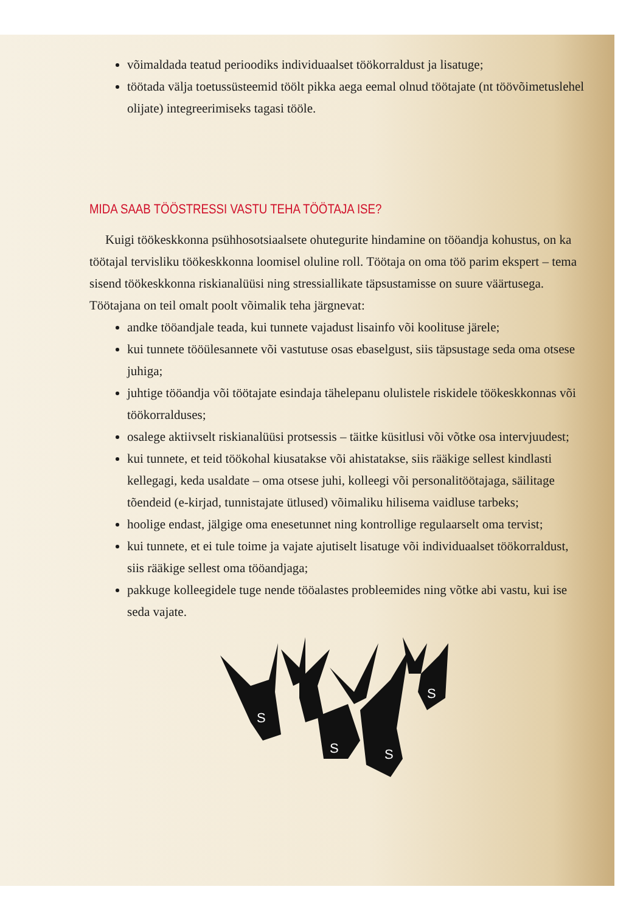võimaldada teatud perioodiks individuaalset töökorraldust ja lisatuge;
töötada välja toetussüsteemid töölt pikka aega eemal olnud töötajate (nt töövõimetuslehel olijate) integreerimiseks tagasi tööle.
MIDA SAAB TÖÖSTRESSI VASTU TEHA TÖÖTAJA ISE?
Kuigi töökeskkonna psühhosotsiaalsete ohutegurite hindamine on tööandja kohustus, on ka töötajal tervisliku töökeskkonna loomisel oluline roll. Töötaja on oma töö parim ekspert – tema sisend töökeskkonna riskianalüüsi ning stressiallikate täpsustamisse on suure väärtusega. Töötajana on teil omalt poolt võimalik teha järgnevat:
andke tööandjale teada, kui tunnete vajadust lisainfo või koolituse järele;
kui tunnete tööülesannete või vastutuse osas ebaselgust, siis täpsustage seda oma otsese juhiga;
juhtige tööandja või töötajate esindaja tähelepanu olulistele riskidele töökesk­konnas või töökorralduses;
osalege aktiivselt riskianalüüsi protsessis – täitke küsitlusi või võtke osa intervjuudest;
kui tunnete, et teid töökohal kiusatakse või ahistatakse, siis rääkige sellest kindlasti kellegagi, keda usaldate – oma otsese juhi, kolleegi või personalitöö­tajaga, säilitage tõendeid (e-kirjad, tunnistajate ütlused) võimaliku hilisema vaidluse tarbeks;
hoolige endast, jälgige oma enesetunnet ning kontrollige regulaarselt oma tervist;
kui tunnete, et ei tule toime ja vajate ajutiselt lisatuge või individuaalset töö­korraldust, siis rääkige sellest oma tööandjaga;
pakkuge kolleegidele tuge nende tööalastes probleemides ning võtke abi vas­tu, kui ise seda vajate.
S
S
S
S